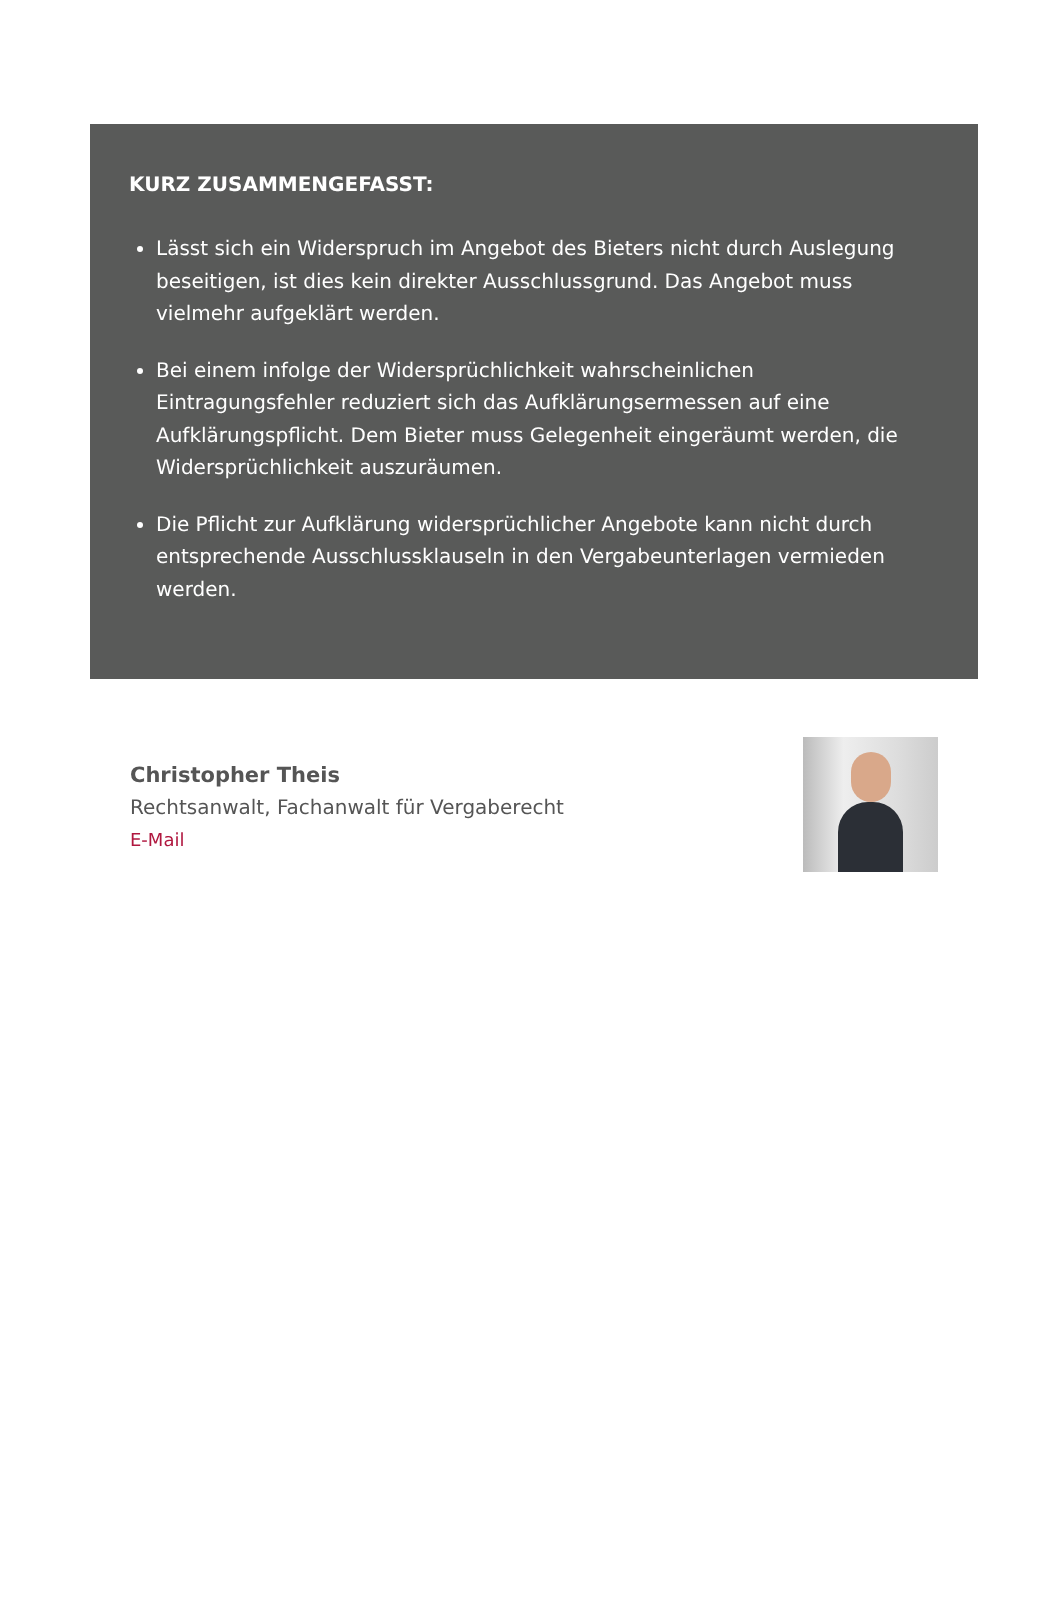KURZ ZUSAMMENGEFASST:
Lässt sich ein Widerspruch im Angebot des Bieters nicht durch Auslegung beseitigen, ist dies kein direkter Ausschlussgrund. Das Angebot muss vielmehr aufgeklärt werden.
Bei einem infolge der Widersprüchlichkeit wahrscheinlichen Eintragungsfehler reduziert sich das Aufklärungsermessen auf eine Aufklärungspflicht. Dem Bieter muss Gelegenheit eingeräumt werden, die Widersprüchlichkeit auszuräumen.
Die Pflicht zur Aufklärung widersprüchlicher Angebote kann nicht durch entsprechende Ausschlussklauseln in den Vergabeunterlagen vermieden werden.
Christopher Theis
Rechtsanwalt, Fachanwalt für Vergaberecht
E-Mail